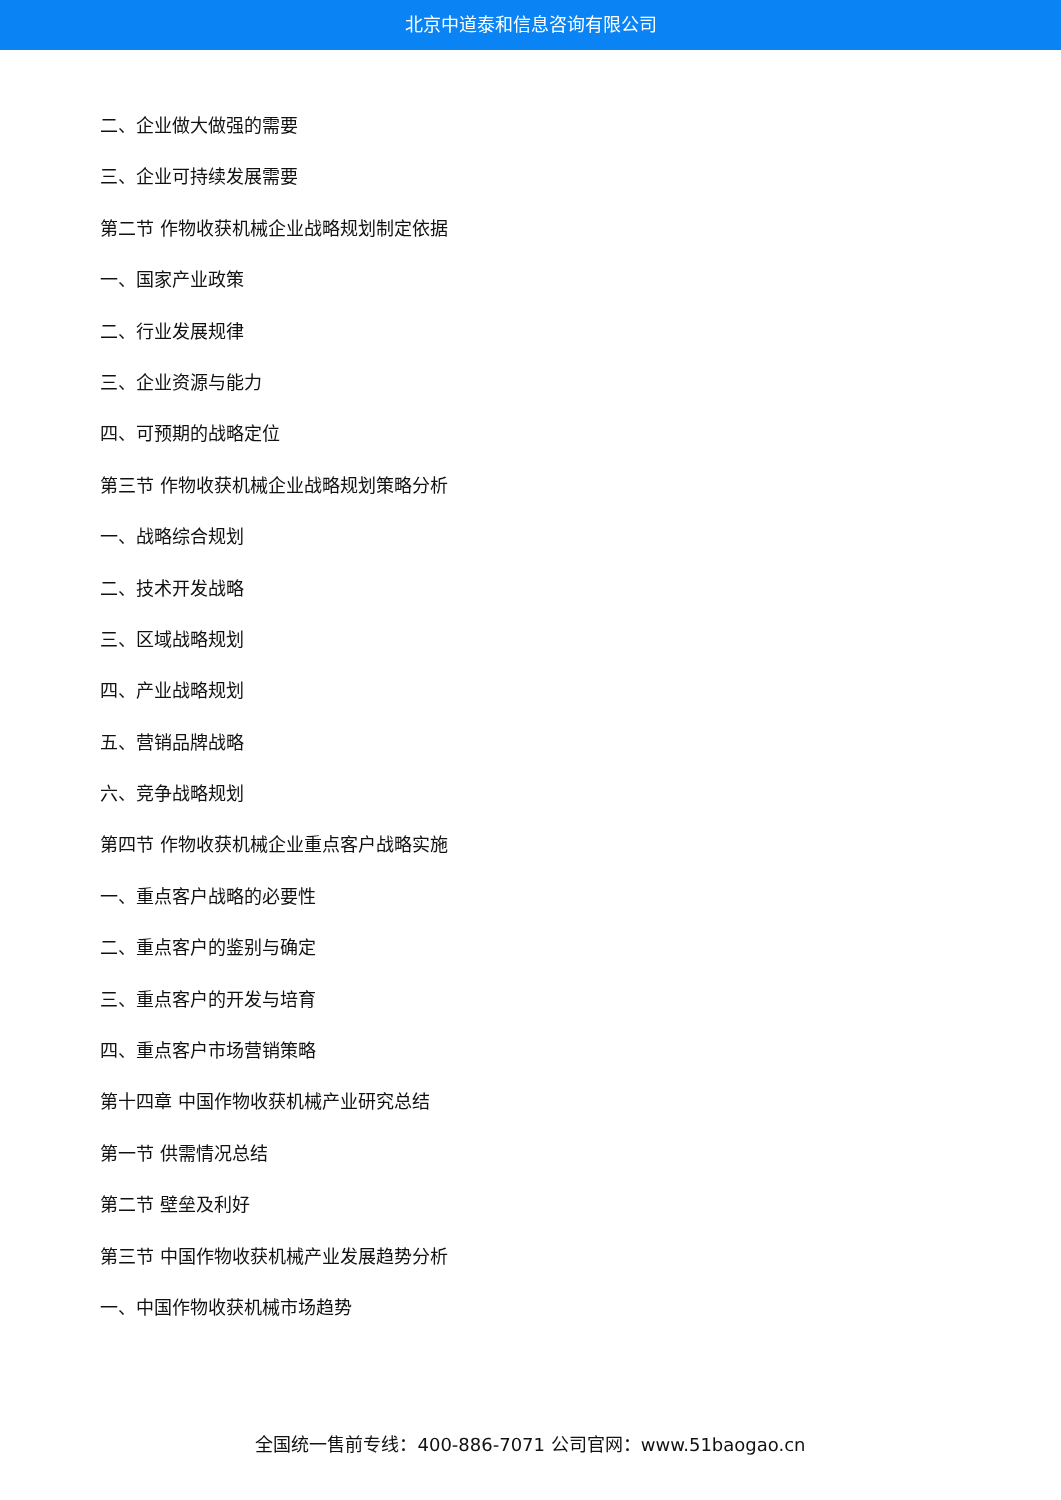北京中道泰和信息咨询有限公司
二、企业做大做强的需要
三、企业可持续发展需要
第二节 作物收获机械企业战略规划制定依据
一、国家产业政策
二、行业发展规律
三、企业资源与能力
四、可预期的战略定位
第三节 作物收获机械企业战略规划策略分析
一、战略综合规划
二、技术开发战略
三、区域战略规划
四、产业战略规划
五、营销品牌战略
六、竞争战略规划
第四节 作物收获机械企业重点客户战略实施
一、重点客户战略的必要性
二、重点客户的鉴别与确定
三、重点客户的开发与培育
四、重点客户市场营销策略
第十四章 中国作物收获机械产业研究总结
第一节 供需情况总结
第二节 壁垒及利好
第三节 中国作物收获机械产业发展趋势分析
一、中国作物收获机械市场趋势
全国统一售前专线：400-886-7071 公司官网：www.51baogao.cn